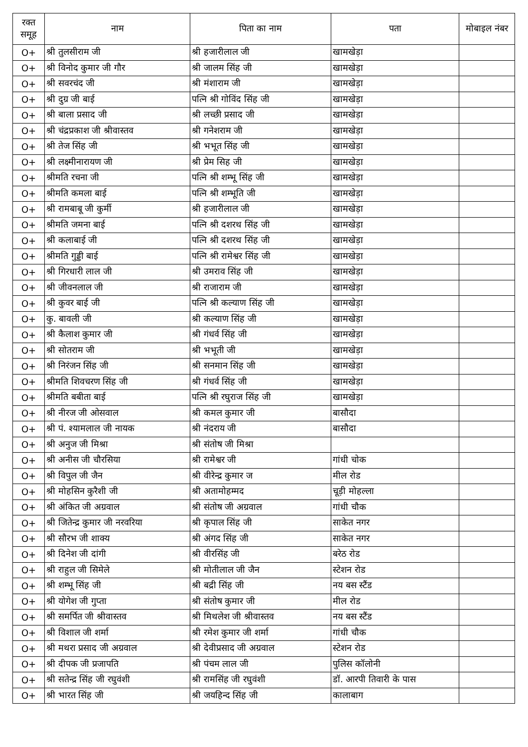| रक्त समूह | नाम | पिता का नाम | पता | मोबाइल नंबर |
| --- | --- | --- | --- | --- |
| O+ | श्री तुलसीराम जी | श्री हजारीलाल जी | खामखेड़ा | |
| O+ | श्री विनोद कुमार जी गौर | श्री जालम सिंह जी | खामखेड़ा | |
| O+ | श्री सवरचंद जी | श्री मंशाराम जी | खामखेड़ा | |
| O+ | श्री दुग्र जी बाई | पत्नि श्री गोविंद सिंह जी | खामखेड़ा | |
| O+ | श्री बाला प्रसाद जी | श्री लच्छी प्रसाद जी | खामखेड़ा | |
| O+ | श्री चंद्रप्रकाश जी श्रीवास्तव | श्री गनेशराम जी | खामखेड़ा | |
| O+ | श्री तेज सिंह जी | श्री भभूत सिंह जी | खामखेड़ा | |
| O+ | श्री लक्ष्मीनारायण जी | श्री प्रेम सिह जी | खामखेड़ा | |
| O+ | श्रीमति रचना जी | पत्नि श्री शम्भू सिंह जी | खामखेड़ा | |
| O+ | श्रीमति कमला बाई | पत्नि श्री शम्भूति जी | खामखेड़ा | |
| O+ | श्री रामबाबू जी कुर्मी | श्री हजारीलाल जी | खामखेड़ा | |
| O+ | श्रीमति जमना बाई | पत्नि श्री दशरथ सिंह जी | खामखेड़ा | |
| O+ | श्री कलाबाई जी | पत्नि श्री दशरथ सिंह जी | खामखेड़ा | |
| O+ | श्रीमति गुड्डी बाई | पत्नि श्री रामेश्वर सिंह जी | खामखेड़ा | |
| O+ | श्री गिरधारी लाल जी | श्री उमराव सिंह जी | खामखेड़ा | |
| O+ | श्री जीवनलाल जी | श्री राजाराम जी | खामखेड़ा | |
| O+ | श्री कुवर बाई जी | पत्नि श्री कल्याण सिंह जी | खामखेड़ा | |
| O+ | कु. बावली जी | श्री कल्याण सिंह जी | खामखेड़ा | |
| O+ | श्री कैलाश कुमार जी | श्री गंधर्व सिंह जी | खामखेड़ा | |
| O+ | श्री सोतराम जी | श्री भभूती जी | खामखेड़ा | |
| O+ | श्री निरंजन सिंह जी | श्री सनमान सिंह जी | खामखेड़ा | |
| O+ | श्रीमति शिवचरण सिंह जी | श्री गंधर्व सिंह जी | खामखेड़ा | |
| O+ | श्रीमति बबीता बाई | पत्नि श्री रघुराज सिंह जी | खामखेड़ा | |
| O+ | श्री नीरज जी ओसवाल | श्री कमल कुमार जी | बासौदा | |
| O+ | श्री पं. श्यामलाल जी नायक | श्री नंदराय जी | बासौदा | |
| O+ | श्री अनुज जी मिश्रा | श्री संतोष जी मिश्रा | | |
| O+ | श्री अनीस जी चौरसिया | श्री रामेश्वर जी | गांधी चोक | |
| O+ | श्री विपुल जी जैन | श्री वीरेन्द्र कुमार ज | मील रोड | |
| O+ | श्री मोहसिन कुरैशी जी | श्री अतामोहम्मद | चूड़ी मोहल्ला | |
| O+ | श्री अंकित जी अग्रवाल | श्री संतोष जी अग्रवाल | गांधी चौक | |
| O+ | श्री जितेन्द्र कुमार जी नरवरिया | श्री कृपाल सिंह जी | साकेत नगर | |
| O+ | श्री सौरभ जी शाक्य | श्री अंगद सिंह जी | साकेत नगर | |
| O+ | श्री दिनेश जी दांगी | श्री वीरसिंह जी | बरेठ रोड | |
| O+ | श्री राहुल जी सिमेले | श्री मोतीलाल जी जैन | स्टेशन रोड | |
| O+ | श्री शम्भू सिंह जी | श्री बद्री सिंह जी | नय बस स्टैंड | |
| O+ | श्री योगेश जी गुप्ता | श्री संतोष कुमार जी | मील रोड | |
| O+ | श्री समर्पित जी श्रीवास्तव | श्री मिथलेश जी श्रीवास्तव | नय बस स्टैंड | |
| O+ | श्री विशाल जी शर्मा | श्री रमेश कुमार जी शर्मा | गांधी चौक | |
| O+ | श्री मथरा प्रसाद जी अग्रवाल | श्री देवीप्रसाद जी अग्रवाल | स्टेशन रोड | |
| O+ | श्री दीपक जी प्रजापति | श्री पंचम लाल जी | पुलिस कॉलोनी | |
| O+ | श्री सतेन्द्र सिंह जी रघुवंशी | श्री रामसिंह जी रघुवंशी | डॉ. आरपी तिवारी के पास | |
| O+ | श्री भारत सिंह जी | श्री जयहिन्द सिंह जी | कालाबाग | |